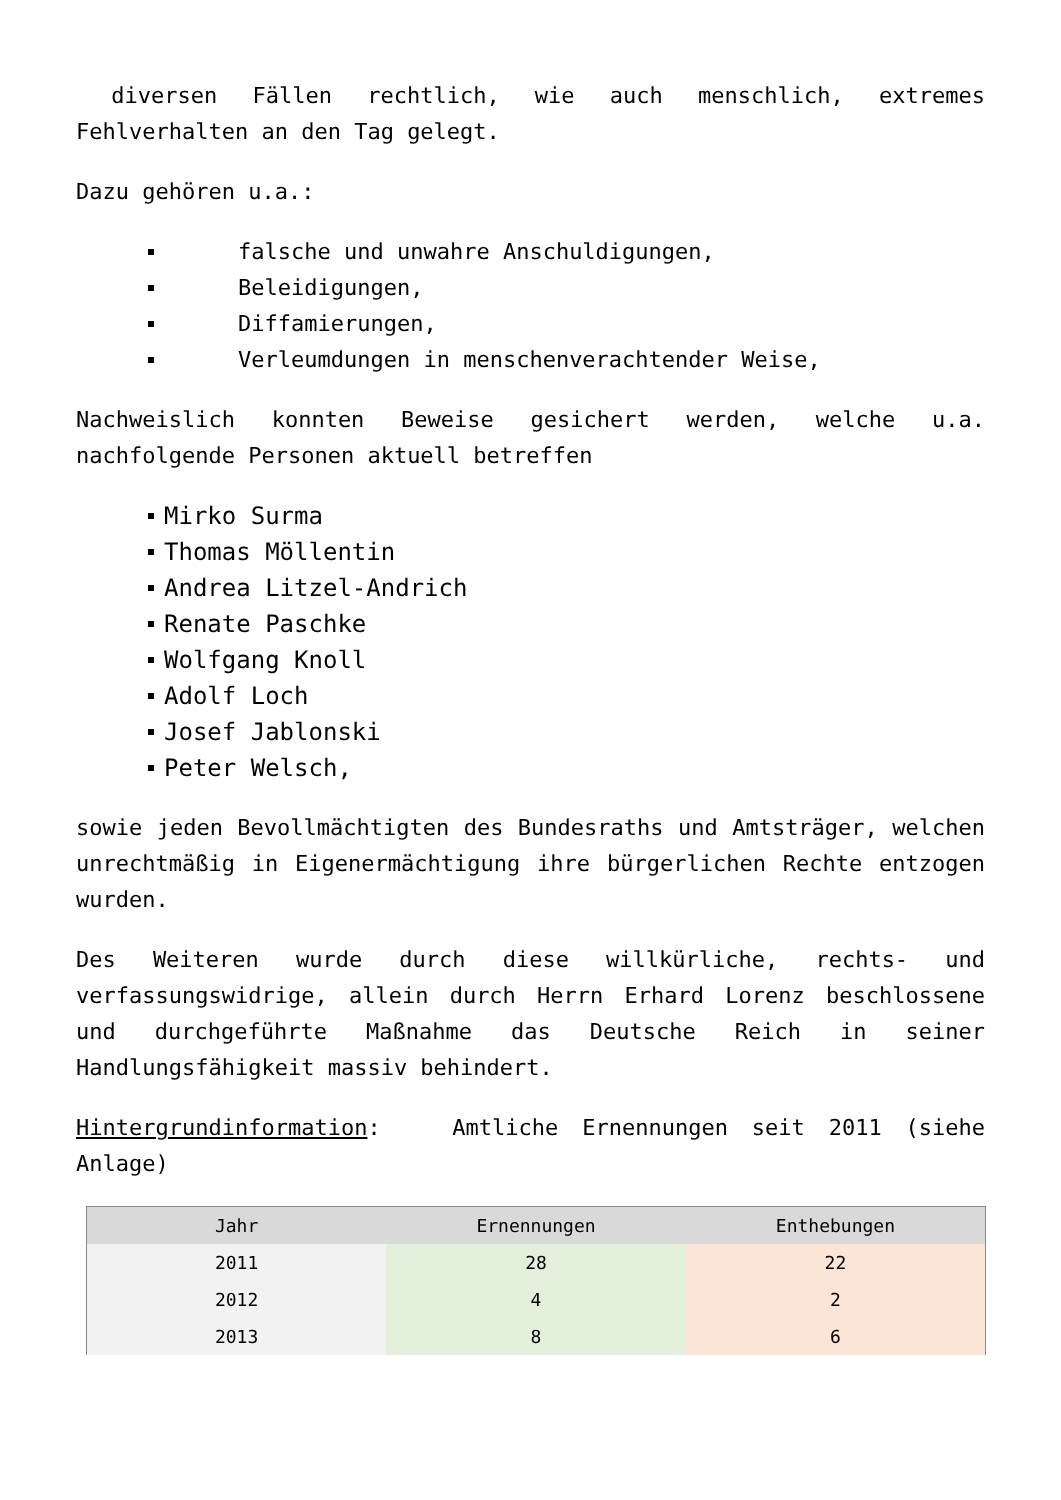diversen Fällen rechtlich, wie auch menschlich, extremes Fehlverhalten an den Tag gelegt.
Dazu gehören u.a.:
falsche und unwahre Anschuldigungen,
Beleidigungen,
Diffamierungen,
Verleumdungen in menschenverachtender Weise,
Nachweislich konnten Beweise gesichert werden, welche u.a. nachfolgende Personen aktuell betreffen
Mirko Surma
Thomas Möllentin
Andrea Litzel-Andrich
Renate Paschke
Wolfgang Knoll
Adolf Loch
Josef Jablonski
Peter Welsch,
sowie jeden Bevollmächtigten des Bundesraths und Amtsträger, welchen unrechtmäßig in Eigenermächtigung ihre bürgerlichen Rechte entzogen wurden.
Des Weiteren wurde durch diese willkürliche, rechts- und verfassungswidrige, allein durch Herrn Erhard Lorenz beschlossene und durchgeführte Maßnahme das Deutsche Reich in seiner Handlungsfähigkeit massiv behindert.
Hintergrundinformation: Amtliche Ernennungen seit 2011 (siehe Anlage)
| Jahr | Ernennungen | Enthebungen |
| --- | --- | --- |
| 2011 | 28 | 22 |
| 2012 | 4 | 2 |
| 2013 | 8 | 6 |